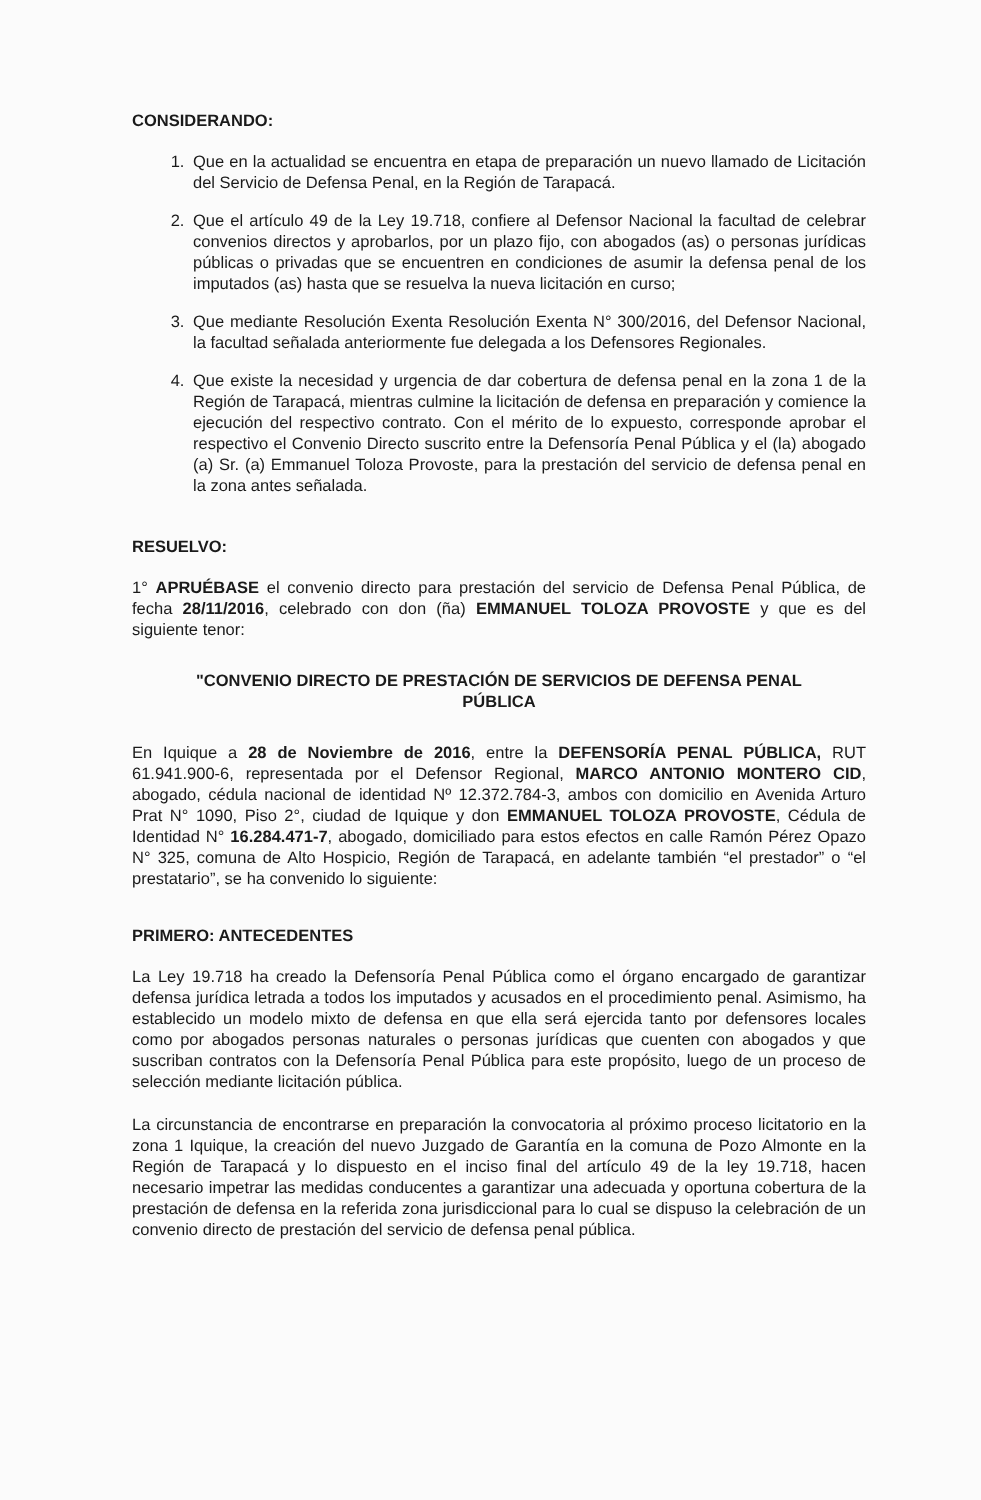CONSIDERANDO:
1. Que en la actualidad se encuentra en etapa de preparación un nuevo llamado de Licitación del Servicio de Defensa Penal, en la Región de Tarapacá.
2. Que el artículo 49 de la Ley 19.718, confiere al Defensor Nacional la facultad de celebrar convenios directos y aprobarlos, por un plazo fijo, con abogados (as) o personas jurídicas públicas o privadas que se encuentren en condiciones de asumir la defensa penal de los imputados (as) hasta que se resuelva la nueva licitación en curso;
3. Que mediante Resolución Exenta Resolución Exenta N° 300/2016, del Defensor Nacional, la facultad señalada anteriormente fue delegada a los Defensores Regionales.
4. Que existe la necesidad y urgencia de dar cobertura de defensa penal en la zona 1 de la Región de Tarapacá, mientras culmine la licitación de defensa en preparación y comience la ejecución del respectivo contrato. Con el mérito de lo expuesto, corresponde aprobar el respectivo el Convenio Directo suscrito entre la Defensoría Penal Pública y el (la) abogado (a) Sr. (a) Emmanuel Toloza Provoste, para la prestación del servicio de defensa penal en la zona antes señalada.
RESUELVO:
1° APRUÉBASE el convenio directo para prestación del servicio de Defensa Penal Pública, de fecha 28/11/2016, celebrado con don (ña) EMMANUEL TOLOZA PROVOSTE y que es del siguiente tenor:
"CONVENIO DIRECTO DE PRESTACIÓN DE SERVICIOS DE DEFENSA PENAL PÚBLICA
En Iquique a 28 de Noviembre de 2016, entre la DEFENSORÍA PENAL PÚBLICA, RUT 61.941.900-6, representada por el Defensor Regional, MARCO ANTONIO MONTERO CID, abogado, cédula nacional de identidad Nº 12.372.784-3, ambos con domicilio en Avenida Arturo Prat N° 1090, Piso 2°, ciudad de Iquique y don EMMANUEL TOLOZA PROVOSTE, Cédula de Identidad N° 16.284.471-7, abogado, domiciliado para estos efectos en calle Ramón Pérez Opazo N° 325, comuna de Alto Hospicio, Región de Tarapacá, en adelante también “el prestador” o “el prestatario”, se ha convenido lo siguiente:
PRIMERO: ANTECEDENTES
La Ley 19.718 ha creado la Defensoría Penal Pública como el órgano encargado de garantizar defensa jurídica letrada a todos los imputados y acusados en el procedimiento penal. Asimismo, ha establecido un modelo mixto de defensa en que ella será ejercida tanto por defensores locales como por abogados personas naturales o personas jurídicas que cuenten con abogados y que suscriban contratos con la Defensoría Penal Pública para este propósito, luego de un proceso de selección mediante licitación pública.
La circunstancia de encontrarse en preparación la convocatoria al próximo proceso licitatorio en la zona 1 Iquique, la creación del nuevo Juzgado de Garantía en la comuna de Pozo Almonte en la Región de Tarapacá y lo dispuesto en el inciso final del artículo 49 de la ley 19.718, hacen necesario impetrar las medidas conducentes a garantizar una adecuada y oportuna cobertura de la prestación de defensa en la referida zona jurisdiccional para lo cual se dispuso la celebración de un convenio directo de prestación del servicio de defensa penal pública.